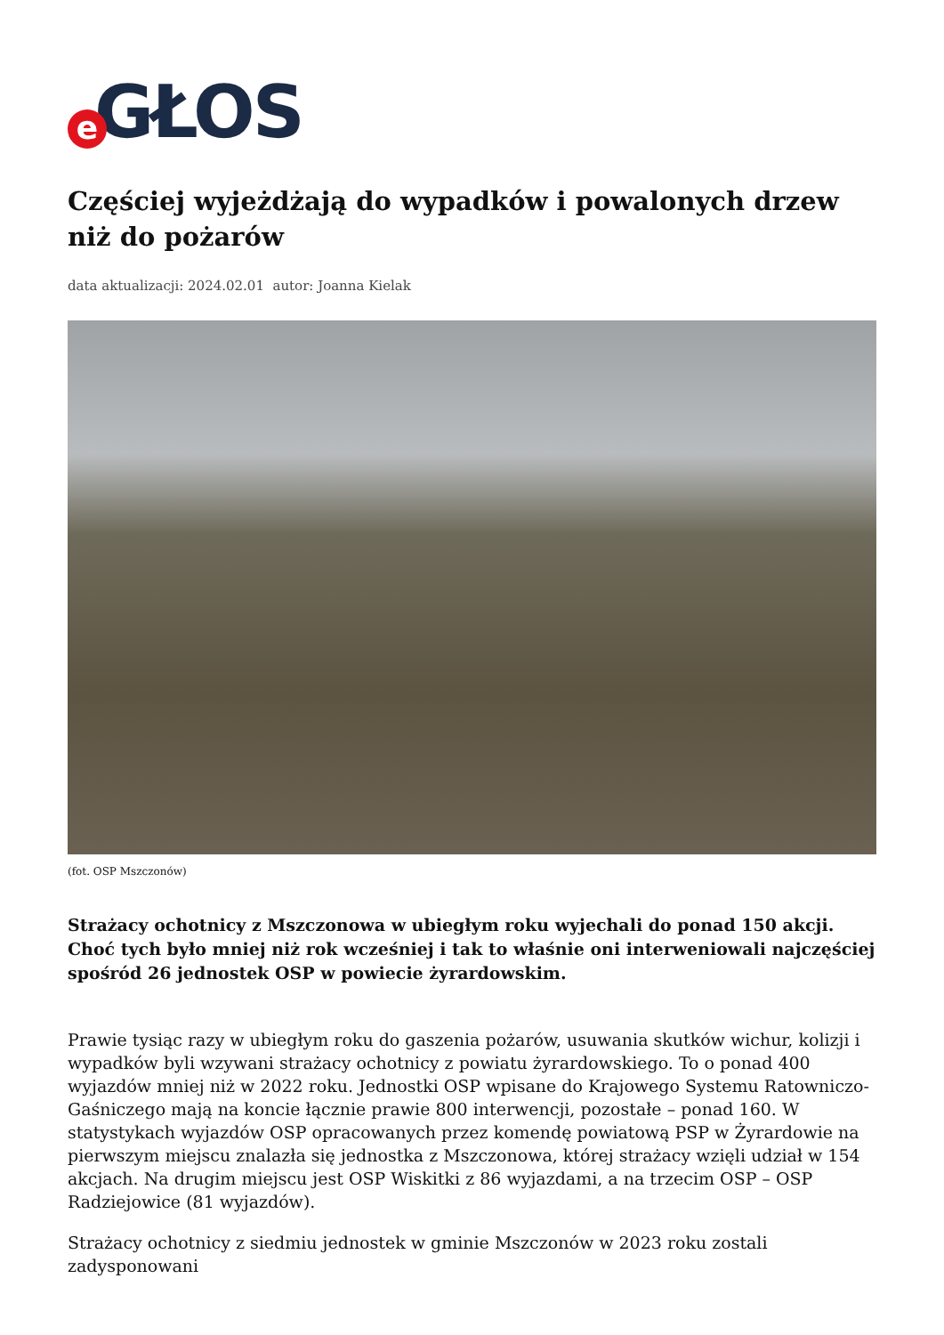e GŁOS
Częściej wyjeżdżają do wypadków i powalonych drzew niż do pożarów
data aktualizacji: 2024.02.01 autor: Joanna Kielak
(fot. OSP Mszczonów)
Strażacy ochotnicy z Mszczonowa w ubiegłym roku wyjechali do ponad 150 akcji. Choć tych było mniej niż rok wcześniej i tak to właśnie oni interweniowali najczęściej spośród 26 jednostek OSP w powiecie żyrardowskim.
Prawie tysiąc razy w ubiegłym roku do gaszenia pożarów, usuwania skutków wichur, kolizji i wypadków byli wzywani strażacy ochotnicy z powiatu żyrardowskiego. To o ponad 400 wyjazdów mniej niż w 2022 roku. Jednostki OSP wpisane do Krajowego Systemu Ratowniczo-Gaśniczego mają na koncie łącznie prawie 800 interwencji, pozostałe – ponad 160. W statystykach wyjazdów OSP opracowanych przez komendę powiatową PSP w Żyrardowie na pierwszym miejscu znalazła się jednostka z Mszczonowa, której strażacy wzięli udział w 154 akcjach. Na drugim miejscu jest OSP Wiskitki z 86 wyjazdami, a na trzecim OSP – OSP Radziejowice (81 wyjazdów).
Strażacy ochotnicy z siedmiu jednostek w gminie Mszczonów w 2023 roku zostali zadysponowani